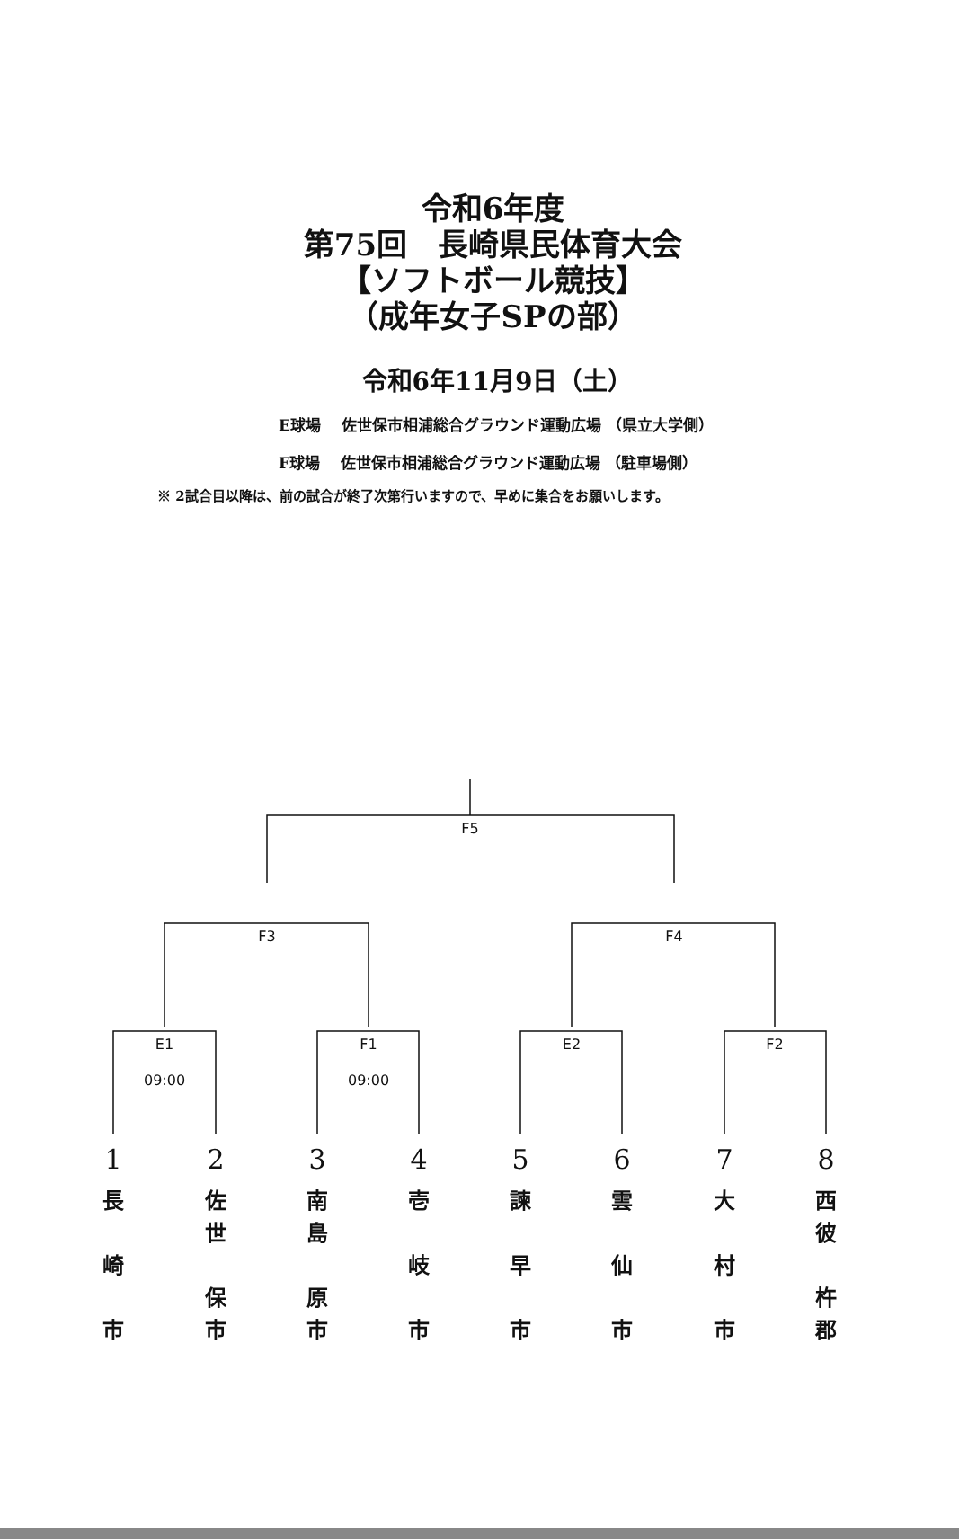令和6年度
第75回　長崎県民体育大会
【ソフトボール競技】
（成年女子SPの部）
令和6年11月9日（土）
E球場　 佐世保市相浦総合グラウンド運動広場 （県立大学側）
F球場　 佐世保市相浦総合グラウンド運動広場 （駐車場側）
※ 2試合目以降は、前の試合が終了次第行いますので、早めに集合をお願いします。
F5
F3 F4
E1
09:00
F1
09:00
E2 F2
1
長
崎
市
2
佐
世
保
市
3
南
島
原
市
4
壱
岐
市
5
諫
早
市
6
雲
仙
市
7
大
村
市
8
西
彼
杵
郡